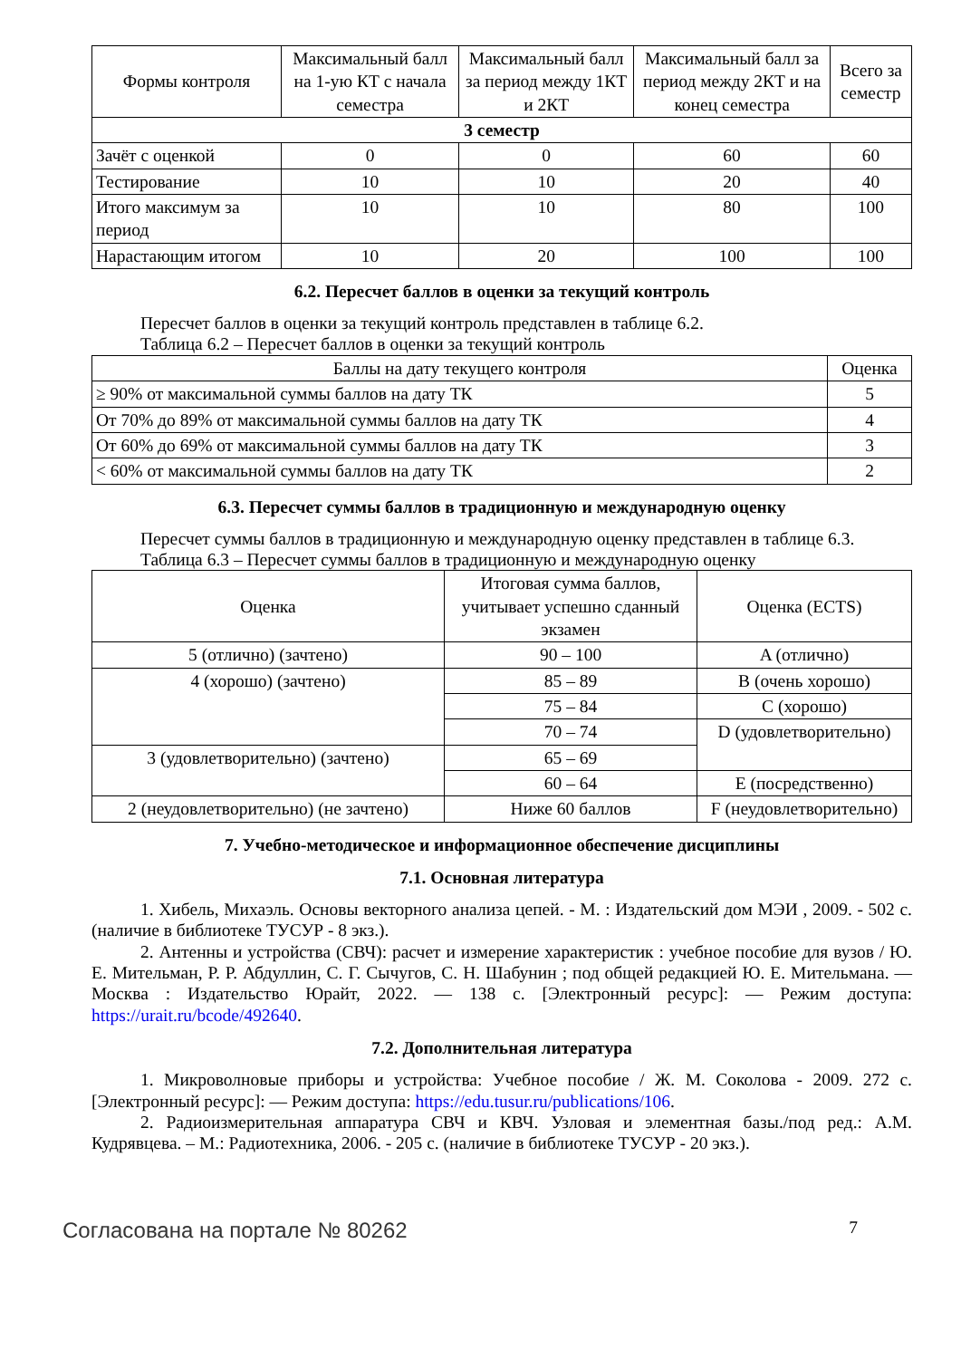| Формы контроля | Максимальный балл на 1-ую КТ с начала семестра | Максимальный балл за период между 1КТ и 2КТ | Максимальный балл за период между 2КТ и на конец семестра | Всего за семестр |
| --- | --- | --- | --- | --- |
| 3 семестр | | | | |
| Зачёт с оценкой | 0 | 0 | 60 | 60 |
| Тестирование | 10 | 10 | 20 | 40 |
| Итого максимум за период | 10 | 10 | 80 | 100 |
| Нарастающим итогом | 10 | 20 | 100 | 100 |
6.2. Пересчет баллов в оценки за текущий контроль
Пересчет баллов в оценки за текущий контроль представлен в таблице 6.2.
Таблица 6.2 – Пересчет баллов в оценки за текущий контроль
| Баллы на дату текущего контроля | Оценка |
| --- | --- |
| ≥ 90% от максимальной суммы баллов на дату ТК | 5 |
| От 70% до 89% от максимальной суммы баллов на дату ТК | 4 |
| От 60% до 69% от максимальной суммы баллов на дату ТК | 3 |
| < 60% от максимальной суммы баллов на дату ТК | 2 |
6.3. Пересчет суммы баллов в традиционную и международную оценку
Пересчет суммы баллов в традиционную и международную оценку представлен в таблице 6.3.
Таблица 6.3 – Пересчет суммы баллов в традиционную и международную оценку
| Оценка | Итоговая сумма баллов, учитывает успешно сданный экзамен | Оценка (ECTS) |
| --- | --- | --- |
| 5 (отлично) (зачтено) | 90 – 100 | A (отлично) |
| 4 (хорошо) (зачтено) | 85 – 89 | B (очень хорошо) |
| | 75 – 84 | C (хорошо) |
| | 70 – 74 | D (удовлетворительно) |
| 3 (удовлетворительно) (зачтено) | 65 – 69 | |
| | 60 – 64 | E (посредственно) |
| 2 (неудовлетворительно) (не зачтено) | Ниже 60 баллов | F (неудовлетворительно) |
7. Учебно-методическое и информационное обеспечение дисциплины
7.1. Основная литература
1. Хибель, Михаэль. Основы векторного анализа цепей. - М. : Издательский дом МЭИ , 2009. - 502 с. (наличие в библиотеке ТУСУР - 8 экз.).
2. Антенны и устройства (СВЧ): расчет и измерение характеристик : учебное пособие для вузов / Ю. Е. Мительман, Р. Р. Абдуллин, С. Г. Сычугов, С. Н. Шабунин ; под общей редакцией Ю. Е. Мительмана. — Москва : Издательство Юрайт, 2022. — 138 с. [Электронный ресурс]: — Режим доступа: https://urait.ru/bcode/492640.
7.2. Дополнительная литература
1. Микроволновые приборы и устройства: Учебное пособие / Ж. М. Соколова - 2009. 272 с. [Электронный ресурс]: — Режим доступа: https://edu.tusur.ru/publications/106.
2. Радиоизмерительная аппаратура СВЧ и КВЧ. Узловая и элементная базы./под ред.: А.М. Кудрявцева. – М.: Радиотехника, 2006. - 205 с. (наличие в библиотеке ТУСУР - 20 экз.).
Согласована на портале № 80262 7